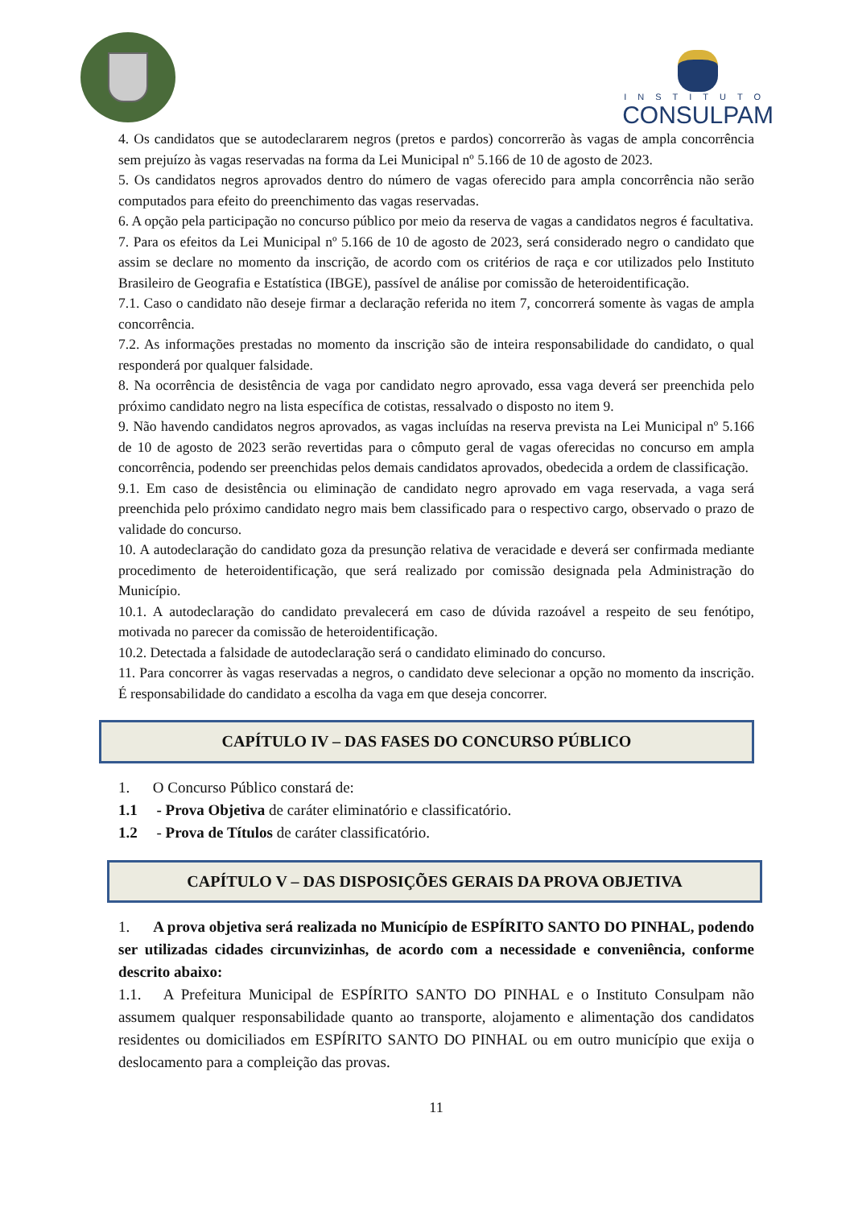INSTITUTO
CONSULPAM
4. Os candidatos que se autodeclararem negros (pretos e pardos) concorrerão às vagas de ampla concorrência sem prejuízo às vagas reservadas na forma da Lei Municipal nº 5.166 de 10 de agosto de 2023.
5. Os candidatos negros aprovados dentro do número de vagas oferecido para ampla concorrência não serão computados para efeito do preenchimento das vagas reservadas.
6. A opção pela participação no concurso público por meio da reserva de vagas a candidatos negros é facultativa.
7. Para os efeitos da Lei Municipal nº 5.166 de 10 de agosto de 2023, será considerado negro o candidato que assim se declare no momento da inscrição, de acordo com os critérios de raça e cor utilizados pelo Instituto Brasileiro de Geografia e Estatística (IBGE), passível de análise por comissão de heteroidentificação.
7.1. Caso o candidato não deseje firmar a declaração referida no item 7, concorrerá somente às vagas de ampla concorrência.
7.2. As informações prestadas no momento da inscrição são de inteira responsabilidade do candidato, o qual responderá por qualquer falsidade.
8. Na ocorrência de desistência de vaga por candidato negro aprovado, essa vaga deverá ser preenchida pelo próximo candidato negro na lista específica de cotistas, ressalvado o disposto no item 9.
9. Não havendo candidatos negros aprovados, as vagas incluídas na reserva prevista na Lei Municipal nº 5.166 de 10 de agosto de 2023 serão revertidas para o cômputo geral de vagas oferecidas no concurso em ampla concorrência, podendo ser preenchidas pelos demais candidatos aprovados, obedecida a ordem de classificação.
9.1. Em caso de desistência ou eliminação de candidato negro aprovado em vaga reservada, a vaga será preenchida pelo próximo candidato negro mais bem classificado para o respectivo cargo, observado o prazo de validade do concurso.
10. A autodeclaração do candidato goza da presunção relativa de veracidade e deverá ser confirmada mediante procedimento de heteroidentificação, que será realizado por comissão designada pela Administração do Município.
10.1. A autodeclaração do candidato prevalecerá em caso de dúvida razoável a respeito de seu fenótipo, motivada no parecer da comissão de heteroidentificação.
10.2. Detectada a falsidade de autodeclaração será o candidato eliminado do concurso.
11. Para concorrer às vagas reservadas a negros, o candidato deve selecionar a opção no momento da inscrição. É responsabilidade do candidato a escolha da vaga em que deseja concorrer.
CAPÍTULO IV – DAS FASES DO CONCURSO PÚBLICO
1. O Concurso Público constará de:
1.1 - Prova Objetiva de caráter eliminatório e classificatório.
1.2 - Prova de Títulos de caráter classificatório.
CAPÍTULO V – DAS DISPOSIÇÕES GERAIS DA PROVA OBJETIVA
1. A prova objetiva será realizada no Município de ESPÍRITO SANTO DO PINHAL, podendo ser utilizadas cidades circunvizinhas, de acordo com a necessidade e conveniência, conforme descrito abaixo:
1.1. A Prefeitura Municipal de ESPÍRITO SANTO DO PINHAL e o Instituto Consulpam não assumem qualquer responsabilidade quanto ao transporte, alojamento e alimentação dos candidatos residentes ou domiciliados em ESPÍRITO SANTO DO PINHAL ou em outro município que exija o deslocamento para a compleição das provas.
11